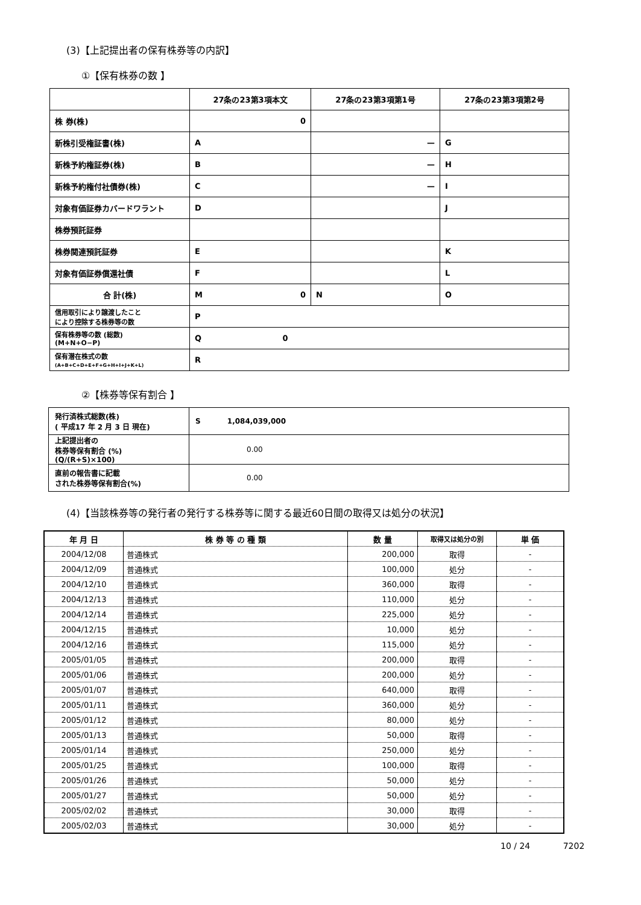(3)【上記提出者の保有株券等の内訳】
①【保有株券の数 】
| | 27条の23第3項本文 | 27条の23第3項第1号 | 27条の23第3項第2号 |
| 株 券(株) | 0 | | |
| 新株引受権証書(株) | A | — | G |
| 新株予約権証券(株) | B | — | H |
| 新株予約権付社債券(株) | C | — | I |
| 対象有価証券カバードワラント | D | | J |
| 株券預託証券 | | | |
| 株券関連預託証券 | E | | K |
| 対象有価証券償還社債 | F | | L |
| 合 計(株) | M 0 | N | O |
| 信用取引により譲渡したこと により控除する株券等の数 | P | | |
| 保有株券等の数 (総数) (M+N+O−P) | Q 0 | | |
| 保有潜在株式の数 (A+B+C+D+E+F+G+H+I+J+K+L) | R | | |
②【株券等保有割合 】
| 発行済株式総数(株) ( 平成17 年 2 月 3 日 現在) | S 1,084,039,000 |
| 上記提出者の 株券等保有割合 (%) (Q/(R+S)×100) | 0.00 |
| 直前の報告書に記載 された株券等保有割合(%) | 0.00 |
(4)【当該株券等の発行者の発行する株券等に関する最近60日間の取得又は処分の状況】
| 年 月 日 | 株 券 等 の 種 類 | 数 量 | 取得又は処分の別 | 単 価 |
| --- | --- | --- | --- | --- |
| 2004/12/08 | 普通株式 | 200,000 | 取得 | - |
| 2004/12/09 | 普通株式 | 100,000 | 処分 | - |
| 2004/12/10 | 普通株式 | 360,000 | 取得 | - |
| 2004/12/13 | 普通株式 | 110,000 | 処分 | - |
| 2004/12/14 | 普通株式 | 225,000 | 処分 | - |
| 2004/12/15 | 普通株式 | 10,000 | 処分 | - |
| 2004/12/16 | 普通株式 | 115,000 | 処分 | - |
| 2005/01/05 | 普通株式 | 200,000 | 取得 | - |
| 2005/01/06 | 普通株式 | 200,000 | 処分 | - |
| 2005/01/07 | 普通株式 | 640,000 | 取得 | - |
| 2005/01/11 | 普通株式 | 360,000 | 処分 | - |
| 2005/01/12 | 普通株式 | 80,000 | 処分 | - |
| 2005/01/13 | 普通株式 | 50,000 | 取得 | - |
| 2005/01/14 | 普通株式 | 250,000 | 処分 | - |
| 2005/01/25 | 普通株式 | 100,000 | 取得 | - |
| 2005/01/26 | 普通株式 | 50,000 | 処分 | - |
| 2005/01/27 | 普通株式 | 50,000 | 処分 | - |
| 2005/02/02 | 普通株式 | 30,000 | 取得 | - |
| 2005/02/03 | 普通株式 | 30,000 | 処分 | - |
10 / 24 7202